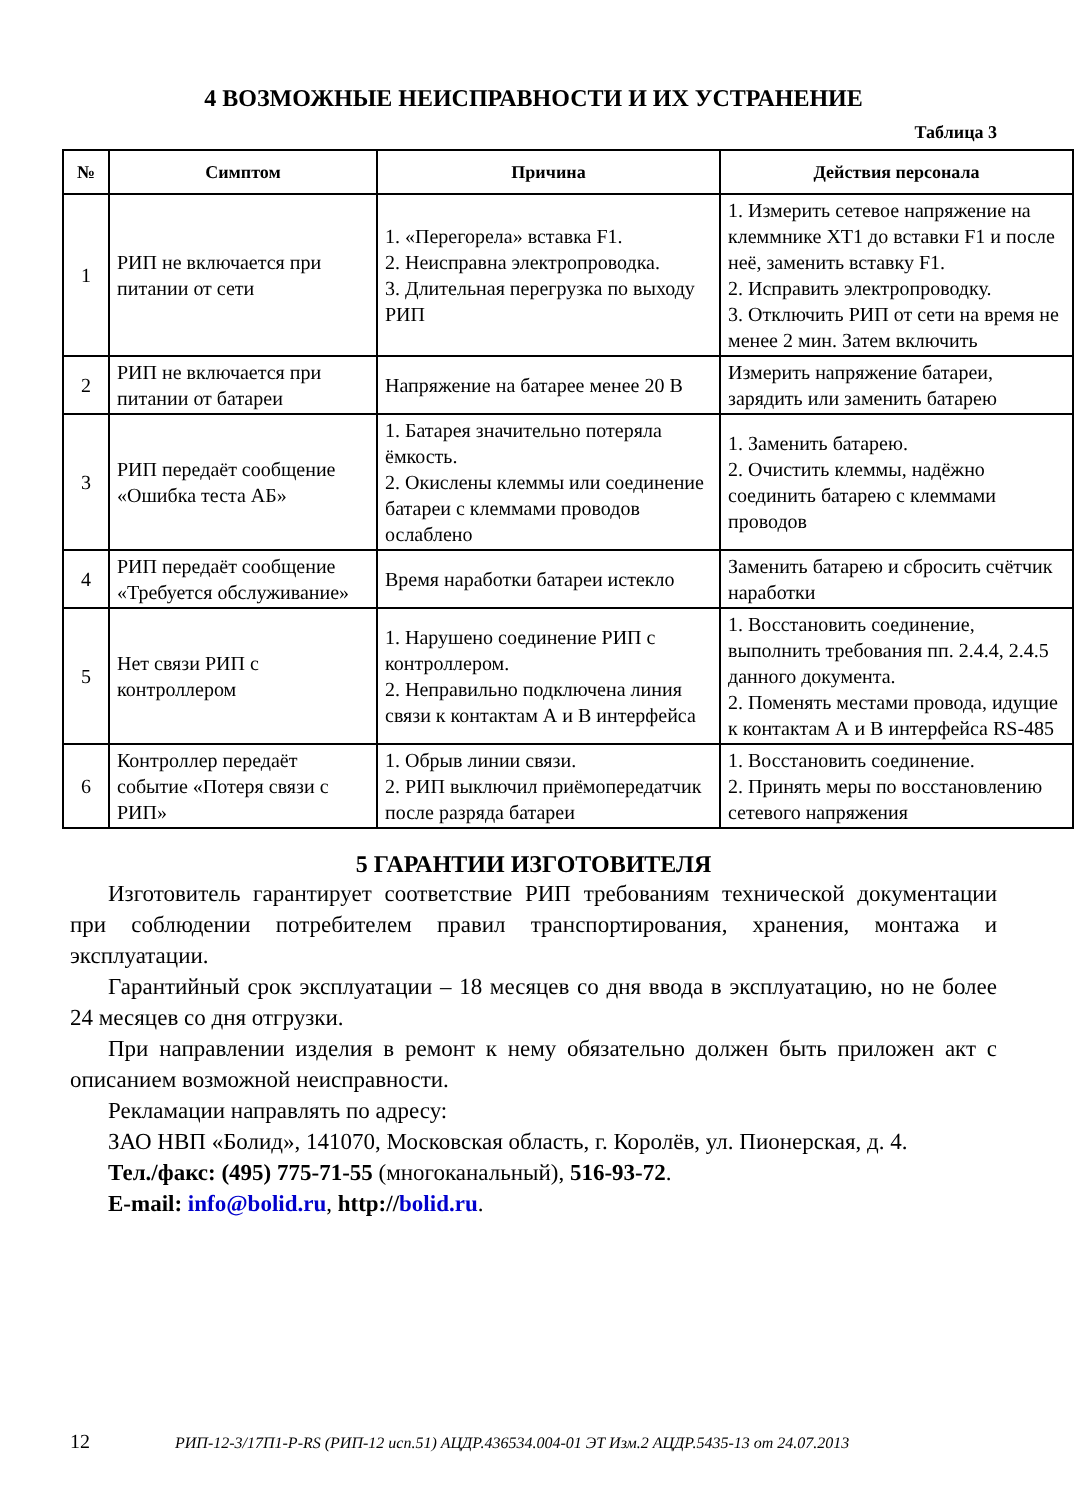4 ВОЗМОЖНЫЕ НЕИСПРАВНОСТИ И ИХ УСТРАНЕНИЕ
Таблица 3
| № | Симптом | Причина | Действия персонала |
| --- | --- | --- | --- |
| 1 | РИП не включается при питании от сети | 1. «Перегорела» вставка F1. 2. Неисправна электропроводка. 3. Длительная перегрузка по выходу РИП | 1. Измерить сетевое напряжение на клеммнике XT1 до вставки F1 и после неё, заменить вставку F1. 2. Исправить электропроводку. 3. Отключить РИП от сети на время не менее 2 мин. Затем включить |
| 2 | РИП не включается при питании от батареи | Напряжение на батарее менее 20 В | Измерить напряжение батареи, зарядить или заменить батарею |
| 3 | РИП передаёт сообщение «Ошибка теста АБ» | 1. Батарея значительно потеряла ёмкость. 2. Окислены клеммы или соединение батареи с клеммами проводов ослаблено | 1. Заменить батарею. 2. Очистить клеммы, надёжно соединить батарею с клеммами проводов |
| 4 | РИП передаёт сообщение «Требуется обслуживание» | Время наработки батареи истекло | Заменить батарею и сбросить счётчик наработки |
| 5 | Нет связи РИП с контроллером | 1. Нарушено соединение РИП с контроллером. 2. Неправильно подключена линия связи к контактам А и В интерфейса | 1. Восстановить соединение, выполнить требования пп. 2.4.4, 2.4.5 данного документа. 2. Поменять местами провода, идущие к контактам А и В интерфейса RS-485 |
| 6 | Контроллер передаёт событие «Потеря связи с РИП» | 1. Обрыв линии связи. 2. РИП выключил приёмопередатчик после разряда батареи | 1. Восстановить соединение. 2. Принять меры по восстановлению сетевого напряжения |
5 ГАРАНТИИ ИЗГОТОВИТЕЛЯ
Изготовитель гарантирует соответствие РИП требованиям технической документации при соблюдении потребителем правил транспортирования, хранения, монтажа и эксплуатации.
Гарантийный срок эксплуатации – 18 месяцев со дня ввода в эксплуатацию, но не более 24 месяцев со дня отгрузки.
При направлении изделия в ремонт к нему обязательно должен быть приложен акт с описанием возможной неисправности.
Рекламации направлять по адресу:
ЗАО НВП «Болид», 141070, Московская область, г. Королёв, ул. Пионерская, д. 4.
Тел./факс: (495) 775-71-55 (многоканальный), 516-93-72.
E-mail: info@bolid.ru, http://bolid.ru.
12 РИП-12-3/17П1-Р-RS (РИП-12 исп.51) АЦДР.436534.004-01 ЭТ Изм.2 АЦДР.5435-13 от 24.07.2013